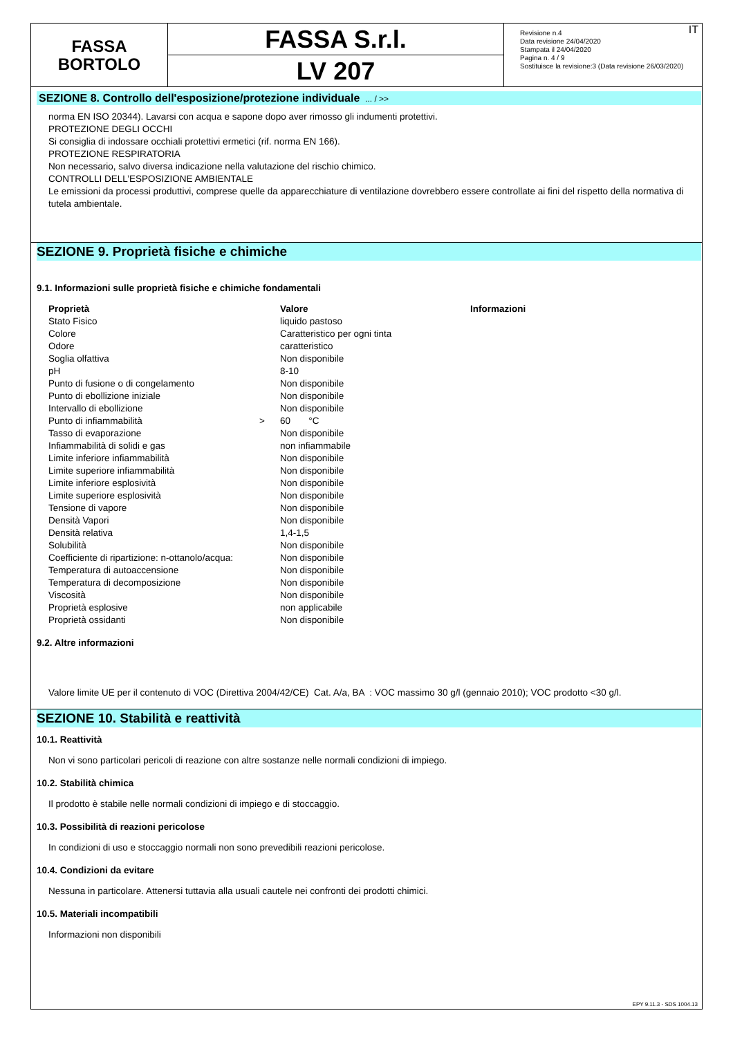FASSA
BORTOLO
FASSA S.r.l.
LV 207
IT Revisione n.4
Data revisione 24/04/2020
Stampata il 24/04/2020
Pagina n. 4 / 9
Sostituisce la revisione:3 (Data revisione 26/03/2020)
SEZIONE 8. Controllo dell'esposizione/protezione individuale ... / >>
norma EN ISO 20344). Lavarsi con acqua e sapone dopo aver rimosso gli indumenti protettivi.
PROTEZIONE DEGLI OCCHI
Si consiglia di indossare occhiali protettivi ermetici (rif. norma EN 166).
PROTEZIONE RESPIRATORIA
Non necessario, salvo diversa indicazione nella valutazione del rischio chimico.
CONTROLLI DELL’ESPOSIZIONE AMBIENTALE
Le emissioni da processi produttivi, comprese quelle da apparecchiature di ventilazione dovrebbero essere controllate ai fini del rispetto della normativa di tutela ambientale.
SEZIONE 9. Proprietà fisiche e chimiche
9.1. Informazioni sulle proprietà fisiche e chimiche fondamentali
| Proprietà | | Valore | Informazioni |
| --- | --- | --- | --- |
| Stato Fisico | | liquido pastoso | |
| Colore | | Caratteristico per ogni tinta | |
| Odore | | caratteristico | |
| Soglia olfattiva | | Non disponibile | |
| pH | | 8-10 | |
| Punto di fusione o di congelamento | | Non disponibile | |
| Punto di ebollizione iniziale | | Non disponibile | |
| Intervallo di ebollizione | | Non disponibile | |
| Punto di infiammabilità | > | 60 °C | |
| Tasso di evaporazione | | Non disponibile | |
| Infiammabilità di solidi e gas | | non infiammabile | |
| Limite inferiore infiammabilità | | Non disponibile | |
| Limite superiore infiammabilità | | Non disponibile | |
| Limite inferiore esplosività | | Non disponibile | |
| Limite superiore esplosività | | Non disponibile | |
| Tensione di vapore | | Non disponibile | |
| Densità Vapori | | Non disponibile | |
| Densità relativa | | 1,4-1,5 | |
| Solubilità | | Non disponibile | |
| Coefficiente di ripartizione: n-ottanolo/acqua: | | Non disponibile | |
| Temperatura di autoaccensione | | Non disponibile | |
| Temperatura di decomposizione | | Non disponibile | |
| Viscosità | | Non disponibile | |
| Proprietà esplosive | | non applicabile | |
| Proprietà ossidanti | | Non disponibile | |
9.2. Altre informazioni
Valore limite UE per il contenuto di VOC (Direttiva 2004/42/CE) Cat. A/a, BA : VOC massimo 30 g/l (gennaio 2010); VOC prodotto <30 g/l.
SEZIONE 10. Stabilità e reattività
10.1. Reattività
Non vi sono particolari pericoli di reazione con altre sostanze nelle normali condizioni di impiego.
10.2. Stabilità chimica
Il prodotto è stabile nelle normali condizioni di impiego e di stoccaggio.
10.3. Possibilità di reazioni pericolose
In condizioni di uso e stoccaggio normali non sono prevedibili reazioni pericolose.
10.4. Condizioni da evitare
Nessuna in particolare. Attenersi tuttavia alla usuali cautele nei confronti dei prodotti chimici.
10.5. Materiali incompatibili
Informazioni non disponibili
EPY 9.11.3 - SDS 1004.13